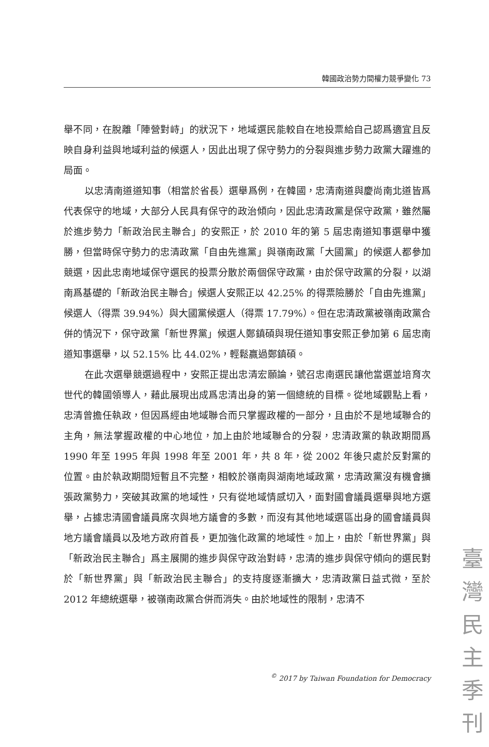韓國政治勢力間權力競爭變化 73
舉不同，在脫離「陣營對峙」的狀況下，地域選民能較自在地投票給自己認爲適宜且反映自身利益與地域利益的候選人，因此出現了保守勢力的分裂與進步勢力政黨大躍進的局面。
以忠清南道道知事（相當於省長）選舉爲例，在韓國，忠清南道與慶尚南北道皆爲代表保守的地域，大部分人民具有保守的政治傾向，因此忠清政黨是保守政黨，雖然屬於進步勢力「新政治民主聯合」的安熙正，於 2010 年的第 5 屆忠南道知事選舉中獲勝，但當時保守勢力的忠清政黨「自由先進黨」與嶺南政黨「大國黨」的候選人都參加競選，因此忠南地域保守選民的投票分散於兩個保守政黨，由於保守政黨的分裂，以湖南爲基礎的「新政治民主聯合」候選人安熙正以 42.25% 的得票險勝於「自由先進黨」候選人（得票 39.94%）與大國黨候選人（得票 17.79%）。但在忠清政黨被嶺南政黨合併的情況下，保守政黨「新世界黨」候選人鄭鎮碩與現任道知事安熙正參加第 6 屆忠南道知事選舉，以 52.15% 比 44.02%，輕鬆贏過鄭鎮碩。
在此次選舉競選過程中，安熙正提出忠清宏願論，號召忠南選民讓他當選並培育次世代的韓國領導人，藉此展現出成爲忠清出身的第一個總統的目標。從地域觀點上看，忠清曾擔任執政，但因爲經由地域聯合而只掌握政權的一部分，且由於不是地域聯合的主角，無法掌握政權的中心地位，加上由於地域聯合的分裂，忠清政黨的執政期間爲 1990 年至 1995 年與 1998 年至 2001 年，共 8 年，從 2002 年後只處於反對黨的位置。由於執政期間短暫且不完整，相較於嶺南與湖南地域政黨，忠清政黨沒有機會擴張政黨勢力，突破其政黨的地域性，只有從地域情感切入，面對國會議員選舉與地方選舉，占據忠清國會議員席次與地方議會的多數，而沒有其他地域選區出身的國會議員與地方議會議員以及地方政府首長，更加強化政黨的地域性。加上，由於「新世界黨」與「新政治民主聯合」爲主展開的進步與保守政治對峙，忠清的進步與保守傾向的選民對於「新世界黨」與「新政治民主聯合」的支持度逐漸擴大，忠清政黨日益式微，至於 2012 年總統選舉，被嶺南政黨合併而消失。由於地域性的限制，忠清不
<sup>©</sup> 2017 by Taiwan Foundation for Democracy
臺
灣
民
主
季
刊